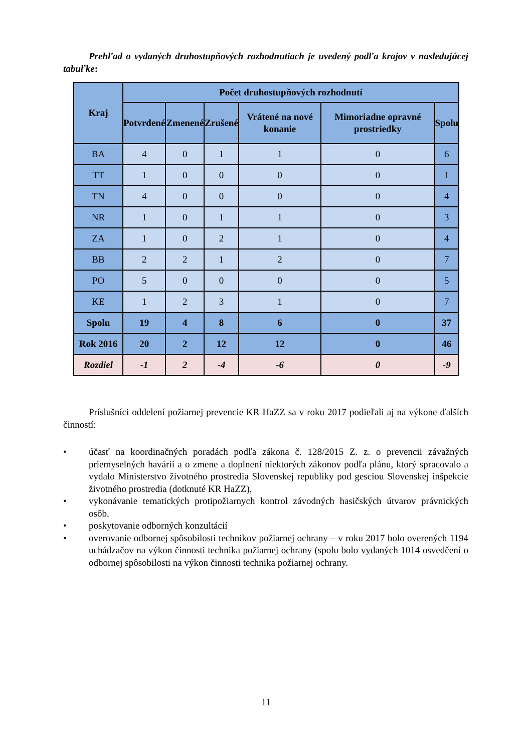Prehľad o vydaných druhostupňových rozhodnutiach je uvedený podľa krajov v nasledujúcej tabuľke:
| Kraj | Počet druhostupňových rozhodnutí | | | | | |
| --- | --- | --- | --- | --- | --- | --- |
| | Potvrdené | Zmenené | Zrušené | Vrátené na nové konanie | Mimoriadne opravné prostriedky | Spolu |
| BA | 4 | 0 | 1 | 1 | 0 | 6 |
| TT | 1 | 0 | 0 | 0 | 0 | 1 |
| TN | 4 | 0 | 0 | 0 | 0 | 4 |
| NR | 1 | 0 | 1 | 1 | 0 | 3 |
| ZA | 1 | 0 | 2 | 1 | 0 | 4 |
| BB | 2 | 2 | 1 | 2 | 0 | 7 |
| PO | 5 | 0 | 0 | 0 | 0 | 5 |
| KE | 1 | 2 | 3 | 1 | 0 | 7 |
| Spolu | 19 | 4 | 8 | 6 | 0 | 37 |
| Rok 2016 | 20 | 2 | 12 | 12 | 0 | 46 |
| Rozdiel | -1 | 2 | -4 | -6 | 0 | -9 |
Príslušníci oddelení požiarnej prevencie KR HaZZ sa v roku 2017 podieľali aj na výkone ďalších činností:
• účasť na koordinačných poradách podľa zákona č. 128/2015 Z. z. o prevencii závažných priemyselných havárií a o zmene a doplnení niektorých zákonov podľa plánu, ktorý spracovalo a vydalo Ministerstvo životného prostredia Slovenskej republiky pod gesciou Slovenskej inšpekcie životného prostredia (dotknuté KR HaZZ),
• vykonávanie tematických protipožiarnych kontrol závodných hasičských útvarov právnických osôb.
• poskytovanie odborných konzultácií
• overovanie odbornej spôsobilosti technikov požiarnej ochrany – v roku 2017 bolo overených 1194 uchádzačov na výkon činnosti technika požiarnej ochrany (spolu bolo vydaných 1014 osvedčení o odbornej spôsobilosti na výkon činnosti technika požiarnej ochrany.
11